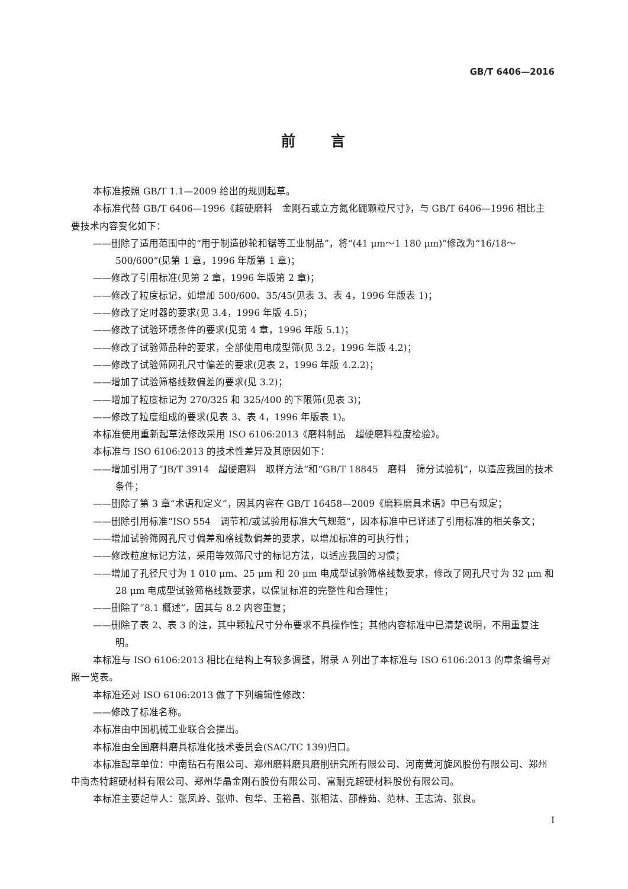GB/T 6406—2016
前言
本标准按照 GB/T 1.1—2009 给出的规则起草。
本标准代替 GB/T 6406—1996《超硬磨料　金刚石或立方氮化硼颗粒尺寸》，与 GB/T 6406—1996 相比主要技术内容变化如下：
——删除了适用范围中的“用于制造砂轮和锯等工业制品”，将“(41 μm～1 180 μm)”修改为“16/18～500/600”(见第 1 章，1996 年版第 1 章)；
——修改了引用标准(见第 2 章，1996 年版第 2 章)；
——修改了粒度标记，如增加 500/600、35/45(见表 3、表 4，1996 年版表 1)；
——修改了定时器的要求(见 3.4，1996 年版 4.5)；
——修改了试验环境条件的要求(见第 4 章，1996 年版 5.1)；
——修改了试验筛品种的要求，全部使用电成型筛(见 3.2，1996 年版 4.2)；
——修改了试验筛网孔尺寸偏差的要求(见表 2，1996 年版 4.2.2)；
——增加了试验筛格线数偏差的要求(见 3.2)；
——增加了粒度标记为 270/325 和 325/400 的下限筛(见表 3)；
——修改了粒度组成的要求(见表 3、表 4，1996 年版表 1)。
本标准使用重新起草法修改采用 ISO 6106:2013《磨料制品　超硬磨料粒度检验》。
本标准与 ISO 6106:2013 的技术性差异及其原因如下：
——增加引用了“JB/T 3914　超硬磨料　取样方法”和“GB/T 18845　磨料　筛分试验机”，以适应我国的技术条件；
——删除了第 3 章“术语和定义”，因其内容在 GB/T 16458—2009《磨料磨具术语》中已有规定；
——删除引用标准“ISO 554　调节和/或试验用标准大气规范”，因本标准中已详述了引用标准的相关条文；
——增加试验筛网孔尺寸偏差和格线数偏差的要求，以增加标准的可执行性；
——修改粒度标记方法，采用等效筛尺寸的标记方法，以适应我国的习惯；
——增加了孔径尺寸为 1 010 μm、25 μm 和 20 μm 电成型试验筛格线数要求，修改了网孔尺寸为 32 μm 和 28 μm 电成型试验筛格线数要求，以保证标准的完整性和合理性；
——删除了“8.1 概述”，因其与 8.2 内容重复；
——删除了表 2、表 3 的注，其中颗粒尺寸分布要求不具操作性；其他内容标准中已清楚说明，不用重复注明。
本标准与 ISO 6106:2013 相比在结构上有较多调整，附录 A 列出了本标准与 ISO 6106:2013 的章条编号对照一览表。
本标准还对 ISO 6106:2013 做了下列编辑性修改：
——修改了标准名称。
本标准由中国机械工业联合会提出。
本标准由全国磨料磨具标准化技术委员会(SAC/TC 139)归口。
本标准起草单位：中南钻石有限公司、郑州磨料磨具磨削研究所有限公司、河南黄河旋风股份有限公司、郑州中南杰特超硬材料有限公司、郑州华晶金刚石股份有限公司、富耐克超硬材料股份有限公司。
本标准主要起草人：张凤岭、张帅、包华、王裕昌、张相法、邵静茹、范林、王志涛、张良。
I